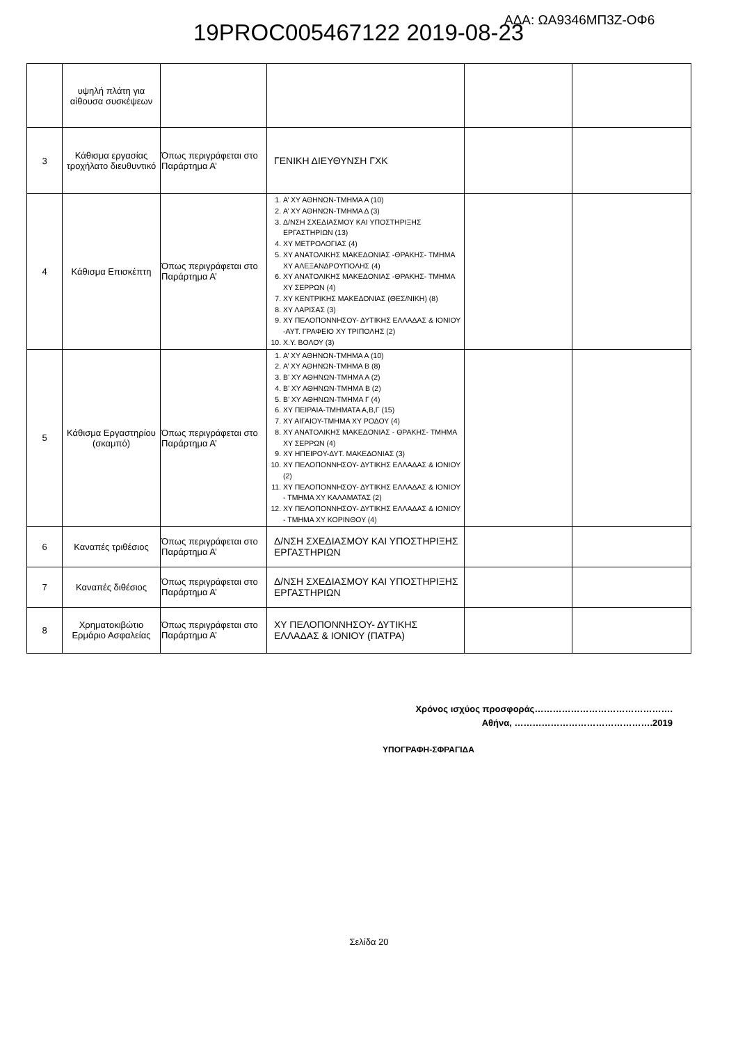ΑΔΑ: ΩΑ9346ΜΠ3Ζ-ΟΦ6
19PROC005467122 2019-08-23
| | υψηλή πλάτη για αίθουσα συσκέψεων | | | | |
| 3 | Κάθισμα εργασίας τροχήλατο διευθυντικό | Όπως περιγράφεται στο Παράρτημα Α’ | ΓΕΝΙΚΗ ΔΙΕΥΘΥΝΣΗ ΓΧΚ | | |
| 4 | Κάθισμα Επισκέπτη | Όπως περιγράφεται στο Παράρτημα Α’ | 1. Α’ ΧΥ ΑΘΗΝΩΝ-ΤΜΗΜΑ Α (10) 2. Α’ ΧΥ ΑΘΗΝΩΝ-ΤΜΗΜΑ Δ (3) 3. Δ/ΝΣΗ ΣΧΕΔΙΑΣΜΟΥ ΚΑΙ ΥΠΟΣΤΗΡΙΞΗΣ ΕΡΓΑΣΤΗΡΙΩΝ (13) 4. ΧΥ ΜΕΤΡΟΛΟΓΙΑΣ (4) 5. ΧΥ ΑΝΑΤΟΛΙΚΗΣ ΜΑΚΕΔΟΝΙΑΣ -ΘΡΑΚΗΣ- ΤΜΗΜΑ ΧΥ ΑΛΕΞΑΝΔΡΟΥΠΟΛΗΣ (4) 6. ΧΥ ΑΝΑΤΟΛΙΚΗΣ ΜΑΚΕΔΟΝΙΑΣ -ΘΡΑΚΗΣ- ΤΜΗΜΑ ΧΥ ΣΕΡΡΩΝ (4) 7. ΧΥ ΚΕΝΤΡΙΚΗΣ ΜΑΚΕΔΟΝΙΑΣ (ΘΕΣ/ΝΙΚΗ) (8) 8. ΧΥ ΛΑΡΙΣΑΣ (3) 9. ΧΥ ΠΕΛΟΠΟΝΝΗΣΟΥ- ΔΥΤΙΚΗΣ ΕΛΛΑΔΑΣ & ΙΟΝΙΟΥ -ΑΥΤ. ΓΡΑΦΕΙΟ ΧΥ ΤΡΙΠΟΛΗΣ (2) 10. Χ.Υ. ΒΟΛΟΥ (3) | | |
| 5 | Κάθισμα Εργαστηρίου (σκαμπό) | Όπως περιγράφεται στο Παράρτημα Α’ | 1. Α’ ΧΥ ΑΘΗΝΩΝ-ΤΜΗΜΑ Α (10) 2. Α’ ΧΥ ΑΘΗΝΩΝ-ΤΜΗΜΑ Β (8) 3. Β’ ΧΥ ΑΘΗΝΩΝ-ΤΜΗΜΑ Α (2) 4. Β’ ΧΥ ΑΘΗΝΩΝ-ΤΜΗΜΑ Β (2) 5. Β’ ΧΥ ΑΘΗΝΩΝ-ΤΜΗΜΑ Γ (4) 6. ΧΥ ΠΕΙΡΑΙΑ-ΤΜΗΜΑΤΑ Α,Β,Γ (15) 7. ΧΥ ΑΙΓΑΙΟΥ-ΤΜΗΜΑ ΧΥ ΡΟΔΟΥ (4) 8. ΧΥ ΑΝΑΤΟΛΙΚΗΣ ΜΑΚΕΔΟΝΙΑΣ - ΘΡΑΚΗΣ- ΤΜΗΜΑ ΧΥ ΣΕΡΡΩΝ (4) 9. ΧΥ ΗΠΕΙΡΟΥ-ΔΥΤ. ΜΑΚΕΔΟΝΙΑΣ (3) 10. ΧΥ ΠΕΛΟΠΟΝΝΗΣΟΥ- ΔΥΤΙΚΗΣ ΕΛΛΑΔΑΣ & ΙΟΝΙΟΥ (2) 11. ΧΥ ΠΕΛΟΠΟΝΝΗΣΟΥ- ΔΥΤΙΚΗΣ ΕΛΛΑΔΑΣ & ΙΟΝΙΟΥ - ΤΜΗΜΑ ΧΥ ΚΑΛΑΜΑΤΑΣ (2) 12. ΧΥ ΠΕΛΟΠΟΝΝΗΣΟΥ- ΔΥΤΙΚΗΣ ΕΛΛΑΔΑΣ & ΙΟΝΙΟΥ - ΤΜΗΜΑ ΧΥ ΚΟΡΙΝΘΟΥ (4) | | |
| 6 | Καναπές τριθέσιος | Όπως περιγράφεται στο Παράρτημα Α’ | Δ/ΝΣΗ ΣΧΕΔΙΑΣΜΟΥ ΚΑΙ ΥΠΟΣΤΗΡΙΞΗΣ ΕΡΓΑΣΤΗΡΙΩΝ | | |
| 7 | Καναπές διθέσιος | Όπως περιγράφεται στο Παράρτημα Α’ | Δ/ΝΣΗ ΣΧΕΔΙΑΣΜΟΥ ΚΑΙ ΥΠΟΣΤΗΡΙΞΗΣ ΕΡΓΑΣΤΗΡΙΩΝ | | |
| 8 | Χρηματοκιβώτιο Ερμάριο Ασφαλείας | Όπως περιγράφεται στο Παράρτημα Α’ | ΧΥ ΠΕΛΟΠΟΝΝΗΣΟΥ- ΔΥΤΙΚΗΣ ΕΛΛΑΔΑΣ & ΙΟΝΙΟΥ (ΠΑΤΡΑ) | | |
Χρόνος ισχύος προσφοράς……………………………………….
Αθήνα, ……………………………………….2019
ΥΠΟΓΡΑΦΗ-ΣΦΡΑΓΙΔΑ
Σελίδα 20